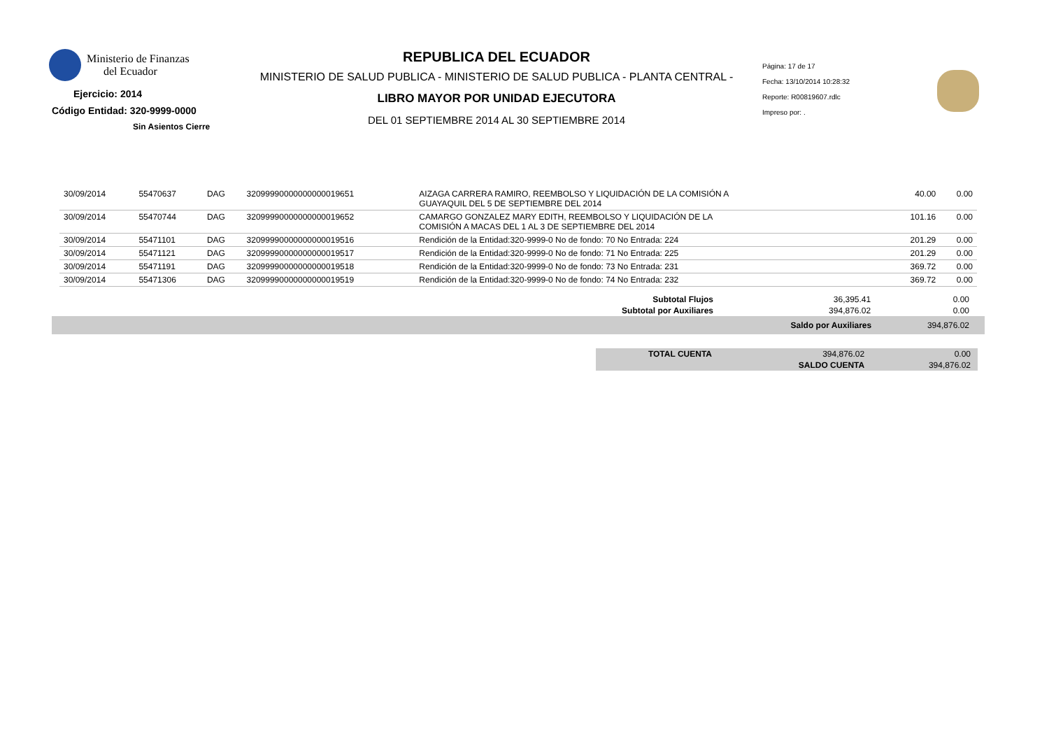Ministerio de Finanzas
del Ecuador
Ejercicio: 2014
Código Entidad: 320-9999-0000
Sin Asientos Cierre
REPUBLICA DEL ECUADOR
MINISTERIO DE SALUD PUBLICA - MINISTERIO DE SALUD PUBLICA - PLANTA CENTRAL -
LIBRO MAYOR POR UNIDAD EJECUTORA
DEL 01 SEPTIEMBRE 2014 AL 30 SEPTIEMBRE 2014
Página: 17 de 17
Fecha: 13/10/2014 10:28:32
Reporte: R00819607.rdlc
Impreso por: .
| 30/09/2014 | 55470637 | DAG | 32099990000000000019651 | AIZAGA CARRERA RAMIRO, REEMBOLSO Y LIQUIDACIÓN DE LA COMISIÓN A GUAYAQUIL DEL 5 DE SEPTIEMBRE DEL 2014 | 40.00 | 0.00 |
| 30/09/2014 | 55470744 | DAG | 32099990000000000019652 | CAMARGO GONZALEZ MARY EDITH, REEMBOLSO Y LIQUIDACIÓN DE LA COMISIÓN A MACAS DEL 1 AL 3 DE SEPTIEMBRE DEL 2014 | 101.16 | 0.00 |
| 30/09/2014 | 55471101 | DAG | 32099990000000000019516 | Rendición de la Entidad:320-9999-0 No de fondo: 70 No Entrada: 224 | 201.29 | 0.00 |
| 30/09/2014 | 55471121 | DAG | 32099990000000000019517 | Rendición de la Entidad:320-9999-0 No de fondo: 71 No Entrada: 225 | 201.29 | 0.00 |
| 30/09/2014 | 55471191 | DAG | 32099990000000000019518 | Rendición de la Entidad:320-9999-0 No de fondo: 73 No Entrada: 231 | 369.72 | 0.00 |
| 30/09/2014 | 55471306 | DAG | 32099990000000000019519 | Rendición de la Entidad:320-9999-0 No de fondo: 74 No Entrada: 232 | 369.72 | 0.00 |
| Subtotal Flujos | 36,395.41 | 0.00 |
| Subtotal por Auxiliares | 394,876.02 | 0.00 |
| | Saldo por Auxiliares | 394,876.02 |
| TOTAL CUENTA | 394,876.02 | 0.00 |
| | SALDO CUENTA | 394,876.02 |